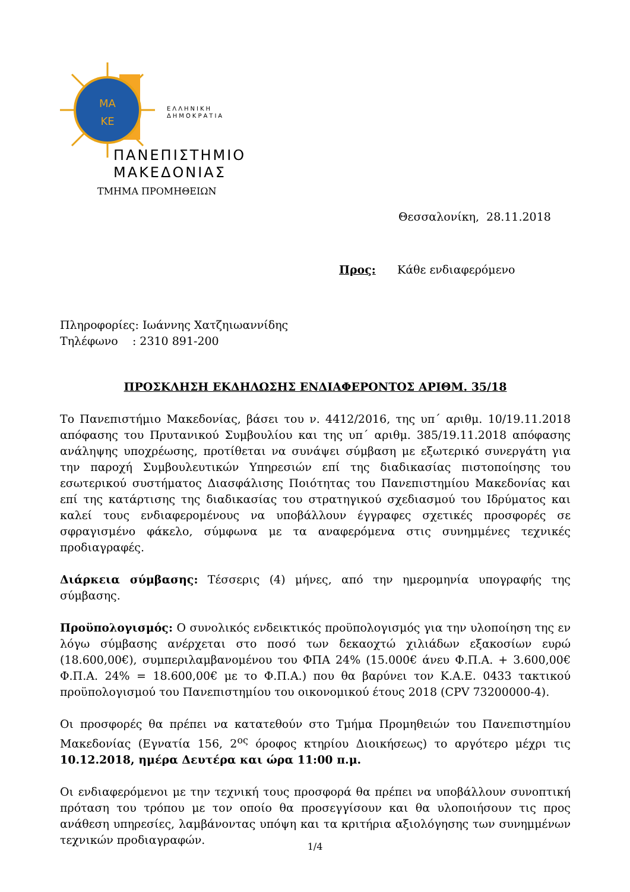ΜΑ
ΚΕ
ΕΛΛΗΝΙΚΗ
ΔΗΜΟΚΡΑΤΙΑ
ΠΑΝΕΠΙΣΤΗΜΙΟ
ΜΑΚΕΔΟΝΙΑΣ
ΤΜΗΜΑ ΠΡΟΜΗΘΕΙΩΝ
Θεσσαλονίκη, 28.11.2018
Προς: Κάθε ενδιαφερόμενο
Πληροφορίες: Ιωάννης Χατζηιωαννίδης
Τηλέφωνο : 2310 891-200
ΠΡΟΣΚΛΗΣΗ ΕΚΔΗΛΩΣΗΣ ΕΝΔΙΑΦΕΡΟΝΤΟΣ ΑΡΙΘΜ. 35/18
Το Πανεπιστήμιο Μακεδονίας, βάσει του ν. 4412/2016, της υπ΄ αριθμ. 10/19.11.2018 απόφασης του Πρυτανικού Συμβουλίου και της υπ΄ αριθμ. 385/19.11.2018 απόφασης ανάληψης υποχρέωσης, προτίθεται να συνάψει σύμβαση με εξωτερικό συνεργάτη για την παροχή Συμβουλευτικών Υπηρεσιών επί της διαδικασίας πιστοποίησης του εσωτερικού συστήματος Διασφάλισης Ποιότητας του Πανεπιστημίου Μακεδονίας και επί της κατάρτισης της διαδικασίας του στρατηγικού σχεδιασμού του Ιδρύματος και καλεί τους ενδιαφερομένους να υποβάλλουν έγγραφες σχετικές προσφορές σε σφραγισμένο φάκελο, σύμφωνα με τα αναφερόμενα στις συνημμένες τεχνικές προδιαγραφές.
Διάρκεια σύμβασης: Τέσσερις (4) μήνες, από την ημερομηνία υπογραφής της σύμβασης.
Προϋπολογισμός: Ο συνολικός ενδεικτικός προϋπολογισμός για την υλοποίηση της εν λόγω σύμβασης ανέρχεται στο ποσό των δεκαοχτώ χιλιάδων εξακοσίων ευρώ (18.600,00€), συμπεριλαμβανομένου του ΦΠΑ 24% (15.000€ άνευ Φ.Π.Α. + 3.600,00€ Φ.Π.Α. 24% = 18.600,00€ με το Φ.Π.Α.) που θα βαρύνει τον Κ.Α.Ε. 0433 τακτικού προϋπολογισμού του Πανεπιστημίου του οικονομικού έτους 2018 (CPV 73200000-4).
Οι προσφορές θα πρέπει να κατατεθούν στο Τμήμα Προμηθειών του Πανεπιστημίου Μακεδονίας (Εγνατία 156, 2<sup>ος</sup> όροφος κτηρίου Διοικήσεως) το αργότερο μέχρι τις 10.12.2018, ημέρα Δευτέρα και ώρα 11:00 π.μ.
Οι ενδιαφερόμενοι με την τεχνική τους προσφορά θα πρέπει να υποβάλλουν συνοπτική πρόταση του τρόπου με τον οποίο θα προσεγγίσουν και θα υλοποιήσουν τις προς ανάθεση υπηρεσίες, λαμβάνοντας υπόψη και τα κριτήρια αξιολόγησης των συνημμένων τεχνικών προδιαγραφών.
1/4